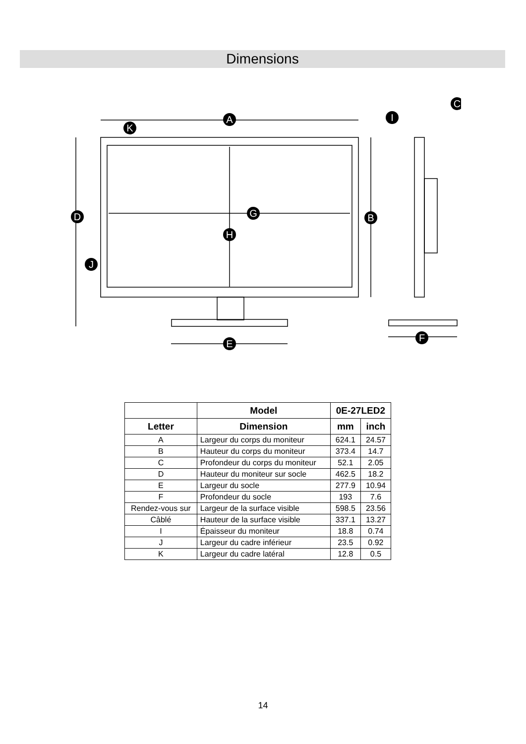Dimensions
A
K
D
B
G
H
J
E
F
C
I
| | Model | 0E-27LED2 | |
| --- | --- | --- | --- |
| Letter | Dimension | mm | inch |
| A | Largeur du corps du moniteur | 624.1 | 24.57 |
| B | Hauteur du corps du moniteur | 373.4 | 14.7 |
| C | Profondeur du corps du moniteur | 52.1 | 2.05 |
| D | Hauteur du moniteur sur socle | 462.5 | 18.2 |
| E | Largeur du socle | 277.9 | 10.94 |
| F | Profondeur du socle | 193 | 7.6 |
| Rendez-vous sur | Largeur de la surface visible | 598.5 | 23.56 |
| Câblé | Hauteur de la surface visible | 337.1 | 13.27 |
| I | Épaisseur du moniteur | 18.8 | 0.74 |
| J | Largeur du cadre inférieur | 23.5 | 0.92 |
| K | Largeur du cadre latéral | 12.8 | 0.5 |
14